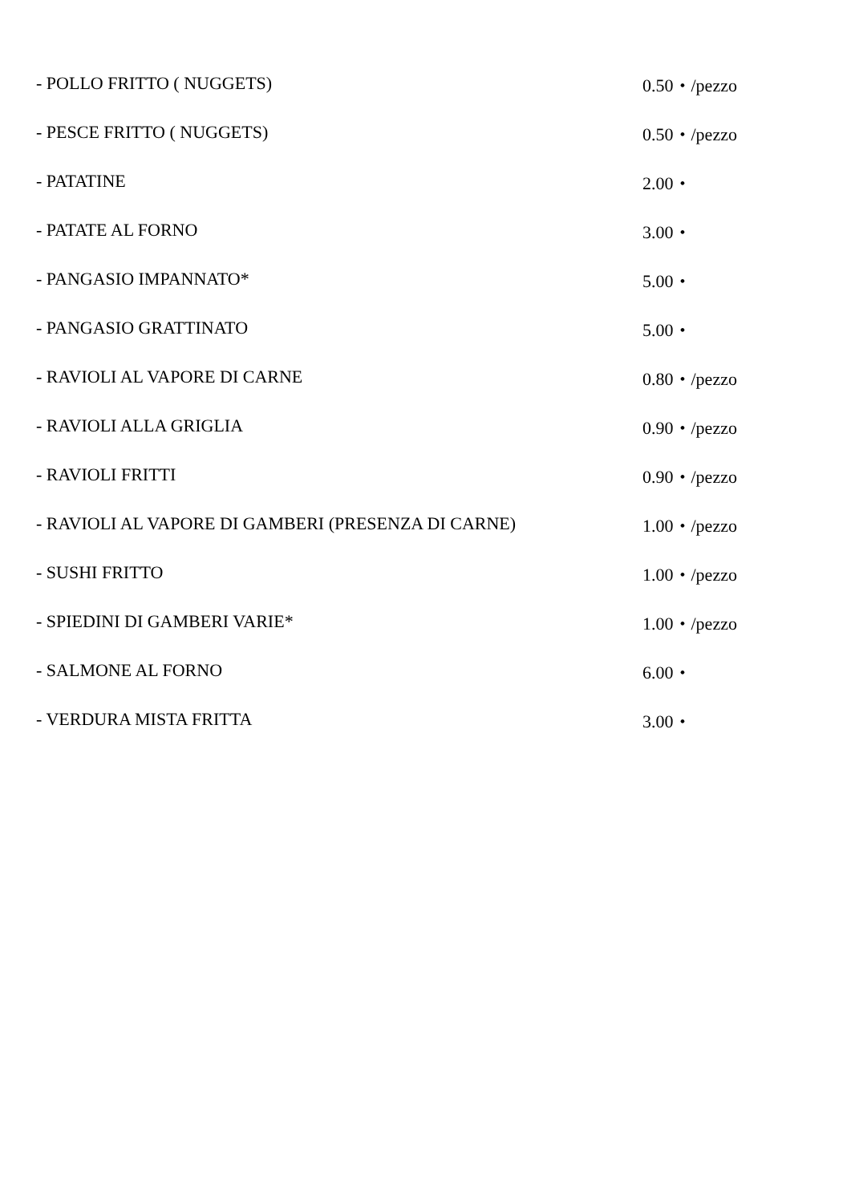- POLLO FRITTO ( NUGGETS) 0.50・/pezzo
- PESCE FRITTO ( NUGGETS) 0.50・/pezzo
- PATATINE 2.00・
- PATATE AL FORNO 3.00・
- PANGASIO IMPANNATO* 5.00・
- PANGASIO GRATTINATO 5.00・
- RAVIOLI AL VAPORE DI CARNE 0.80・/pezzo
- RAVIOLI ALLA GRIGLIA 0.90・/pezzo
- RAVIOLI FRITTI 0.90・/pezzo
- RAVIOLI AL VAPORE DI GAMBERI (PRESENZA DI CARNE) 1.00・/pezzo
- SUSHI FRITTO 1.00・/pezzo
- SPIEDINI DI GAMBERI VARIE* 1.00・/pezzo
- SALMONE AL FORNO 6.00・
- VERDURA MISTA FRITTA 3.00・